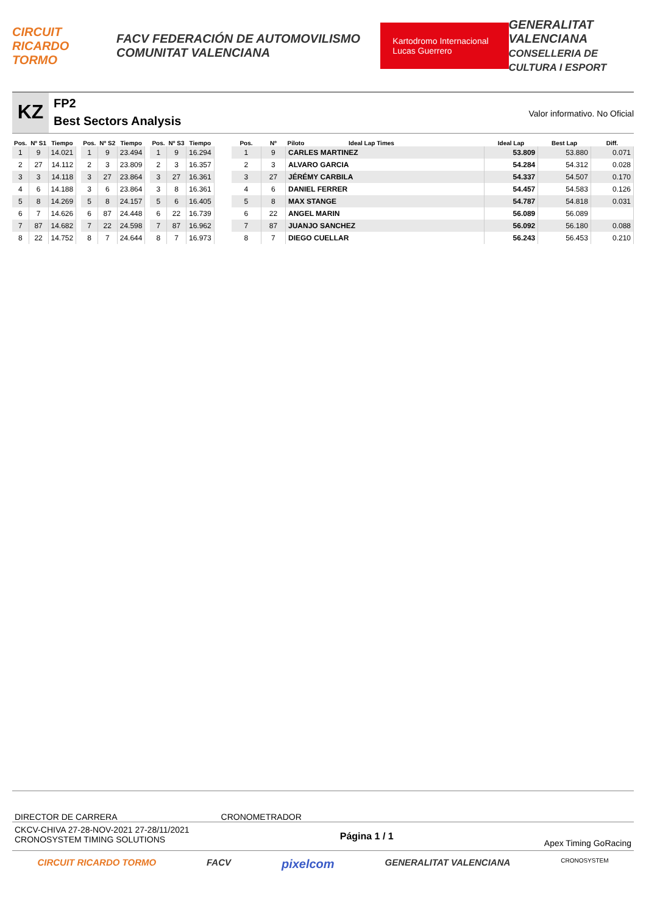CIRCUIT RICARDO TORMO FACV FEDERACIÓN DE AUTOMOVILISMO COMUNITAT VALENCIANA Kartodromo Internacional Lucas Guerrero GENERALITAT VALENCIANA
CONSELLERIA DE CULTURA I ESPORT
KZ
FP2
Best Sectors Analysis
Valor informativo. No Oficial
| Pos. | Nº S1 | Tiempo |
| --- | --- | --- |
| 1 | 9 | 14.021 |
| 2 | 27 | 14.112 |
| 3 | 3 | 14.118 |
| 4 | 6 | 14.188 |
| 5 | 8 | 14.269 |
| 6 | 7 | 14.626 |
| 7 | 87 | 14.682 |
| 8 | 22 | 14.752 |
| Pos. | Nº S2 | Tiempo |
| --- | --- | --- |
| 1 | 9 | 23.494 |
| 2 | 3 | 23.809 |
| 3 | 27 | 23.864 |
| 3 | 6 | 23.864 |
| 5 | 8 | 24.157 |
| 6 | 87 | 24.448 |
| 7 | 22 | 24.598 |
| 8 | 7 | 24.644 |
| Pos. | Nº S3 | Tiempo |
| --- | --- | --- |
| 1 | 9 | 16.294 |
| 2 | 3 | 16.357 |
| 3 | 27 | 16.361 |
| 3 | 8 | 16.361 |
| 5 | 6 | 16.405 |
| 6 | 22 | 16.739 |
| 7 | 87 | 16.962 |
| 8 | 7 | 16.973 |
| Pos. | Nº | Piloto Ideal Lap Times | Ideal Lap | Best Lap | Diff. |
| --- | --- | --- | --- | --- | --- |
| 1 | 9 | CARLES MARTINEZ | 53.809 | 53.880 | 0.071 |
| 2 | 3 | ALVARO GARCIA | 54.284 | 54.312 | 0.028 |
| 3 | 27 | JÉRÉMY CARBILA | 54.337 | 54.507 | 0.170 |
| 4 | 6 | DANIEL FERRER | 54.457 | 54.583 | 0.126 |
| 5 | 8 | MAX STANGE | 54.787 | 54.818 | 0.031 |
| 6 | 22 | ANGEL MARIN | 56.089 | 56.089 | |
| 7 | 87 | JUANJO SANCHEZ | 56.092 | 56.180 | 0.088 |
| 8 | 7 | DIEGO CUELLAR | 56.243 | 56.453 | 0.210 |
DIRECTOR DE CARRERA CRONOMETRADOR
CKCV-CHIVA 27-28-NOV-2021 27-28/11/2021
CRONOSYSTEM TIMING SOLUTIONS Página 1 / 1 Apex Timing GoRacing
CIRCUIT RICARDO TORMO FACV pixelcom GENERALITAT VALENCIANA CRONOSYSTEM